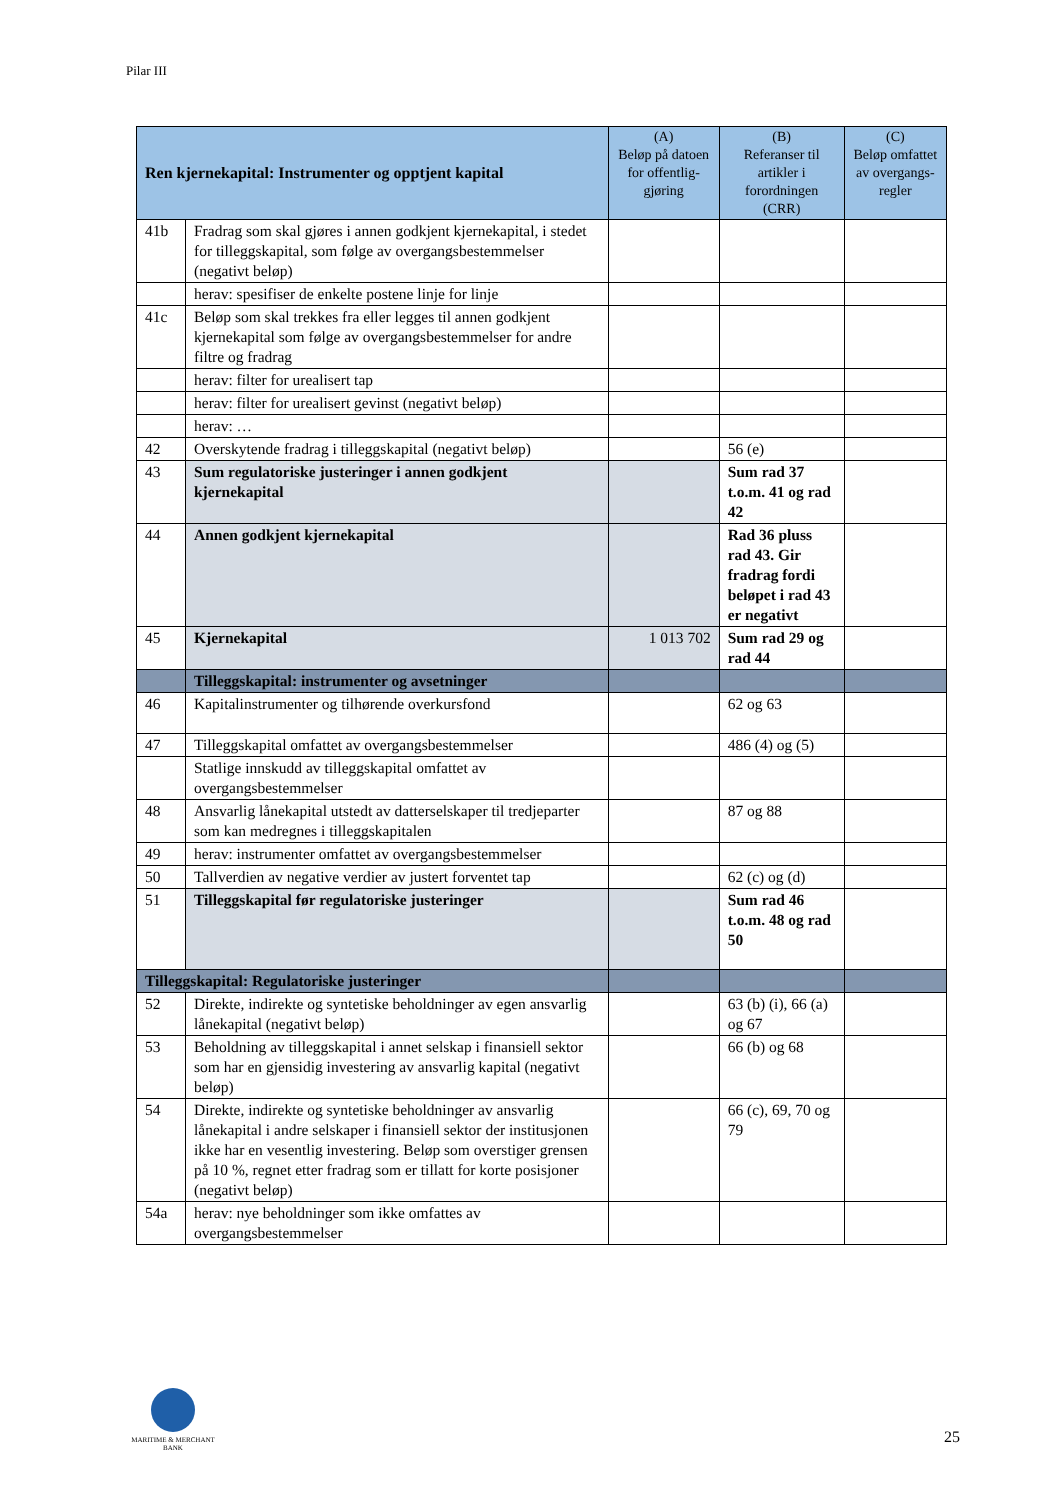Pilar III
| Ren kjernekapital: Instrumenter og opptjent kapital | | (A) Beløp på datoen for offentlig-gjøring | (B) Referanser til artikler i forordningen (CRR) | (C) Beløp omfattet av overgangs-regler |
| --- | --- | --- | --- | --- |
| 41b | Fradrag som skal gjøres i annen godkjent kjernekapital, i stedet for tilleggskapital, som følge av overgangsbestemmelser (negativt beløp) | | | |
| | herav: spesifiser de enkelte postene linje for linje | | | |
| 41c | Beløp som skal trekkes fra eller legges til annen godkjent kjernekapital som følge av overgangsbestemmelser for andre filtre og fradrag | | | |
| | herav: filter for urealisert tap | | | |
| | herav: filter for urealisert gevinst (negativt beløp) | | | |
| | herav: … | | | |
| 42 | Overskytende fradrag i tilleggskapital (negativt beløp) | | 56 (e) | |
| 43 | Sum regulatoriske justeringer i annen godkjent kjernekapital | | Sum rad 37 t.o.m. 41 og rad 42 | |
| 44 | Annen godkjent kjernekapital | | Rad 36 pluss rad 43. Gir fradrag fordi beløpet i rad 43 er negativt | |
| 45 | Kjernekapital | 1 013 702 | Sum rad 29 og rad 44 | |
| | Tilleggskapital: instrumenter og avsetninger | | | |
| 46 | Kapitalinstrumenter og tilhørende overkursfond | | 62 og 63 | |
| 47 | Tilleggskapital omfattet av overgangsbestemmelser | | 486 (4) og (5) | |
| | Statlige innskudd av tilleggskapital omfattet av overgangsbestemmelser | | | |
| 48 | Ansvarlig lånekapital utstedt av datterselskaper til tredjeparter som kan medregnes i tilleggskapitalen | | 87 og 88 | |
| 49 | herav: instrumenter omfattet av overgangsbestemmelser | | | |
| 50 | Tallverdien av negative verdier av justert forventet tap | | 62 (c) og (d) | |
| 51 | Tilleggskapital før regulatoriske justeringer | | Sum rad 46 t.o.m. 48 og rad 50 | |
| Tilleggskapital: Regulatoriske justeringer | | | | |
| 52 | Direkte, indirekte og syntetiske beholdninger av egen ansvarlig lånekapital (negativt beløp) | | 63 (b) (i), 66 (a) og 67 | |
| 53 | Beholdning av tilleggskapital i annet selskap i finansiell sektor som har en gjensidig investering av ansvarlig kapital (negativt beløp) | | 66 (b) og 68 | |
| 54 | Direkte, indirekte og syntetiske beholdninger av ansvarlig lånekapital i andre selskaper i finansiell sektor der institusjonen ikke har en vesentlig investering. Beløp som overstiger grensen på 10 %, regnet etter fradrag som er tillatt for korte posisjoner (negativt beløp) | | 66 (c), 69, 70 og 79 | |
| 54a | herav: nye beholdninger som ikke omfattes av overgangsbestemmelser | | | |
MARITIME & MERCHANT
BANK
25